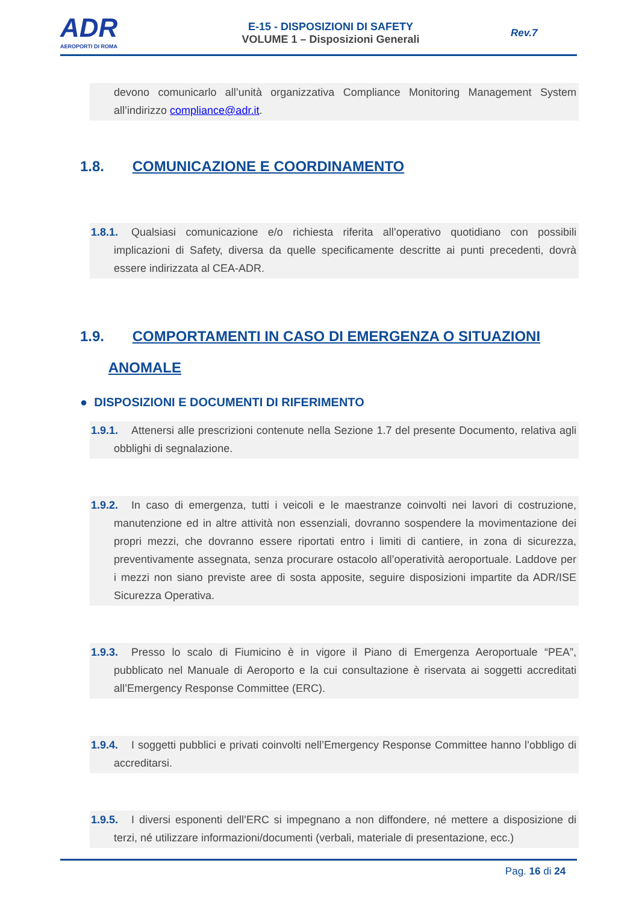ADR
AEROPORTI DI ROMA
E-15 - DISPOSIZIONI DI SAFETY
VOLUME 1 – Disposizioni Generali
Rev.7
devono comunicarlo all’unità organizzativa Compliance Monitoring Management System all’indirizzo compliance@adr.it.
1.8. COMUNICAZIONE E COORDINAMENTO
1.8.1. Qualsiasi comunicazione e/o richiesta riferita all’operativo quotidiano con possibili implicazioni di Safety, diversa da quelle specificamente descritte ai punti precedenti, dovrà essere indirizzata al CEA-ADR.
1.9. COMPORTAMENTI IN CASO DI EMERGENZA O SITUAZIONI
ANOMALE
● DISPOSIZIONI E DOCUMENTI DI RIFERIMENTO
1.9.1. Attenersi alle prescrizioni contenute nella Sezione 1.7 del presente Documento, relativa agli obblighi di segnalazione.
1.9.2. In caso di emergenza, tutti i veicoli e le maestranze coinvolti nei lavori di costruzione, manutenzione ed in altre attività non essenziali, dovranno sospendere la movimentazione dei propri mezzi, che dovranno essere riportati entro i limiti di cantiere, in zona di sicurezza, preventivamente assegnata, senza procurare ostacolo all’operatività aeroportuale. Laddove per i mezzi non siano previste aree di sosta apposite, seguire disposizioni impartite da ADR/ISE Sicurezza Operativa.
1.9.3. Presso lo scalo di Fiumicino è in vigore il Piano di Emergenza Aeroportuale “PEA”, pubblicato nel Manuale di Aeroporto e la cui consultazione è riservata ai soggetti accreditati all’Emergency Response Committee (ERC).
1.9.4. I soggetti pubblici e privati coinvolti nell’Emergency Response Committee hanno l’obbligo di accreditarsi.
1.9.5. I diversi esponenti dell’ERC si impegnano a non diffondere, né mettere a disposizione di terzi, né utilizzare informazioni/documenti (verbali, materiale di presentazione, ecc.)
Pag. 16 di 24